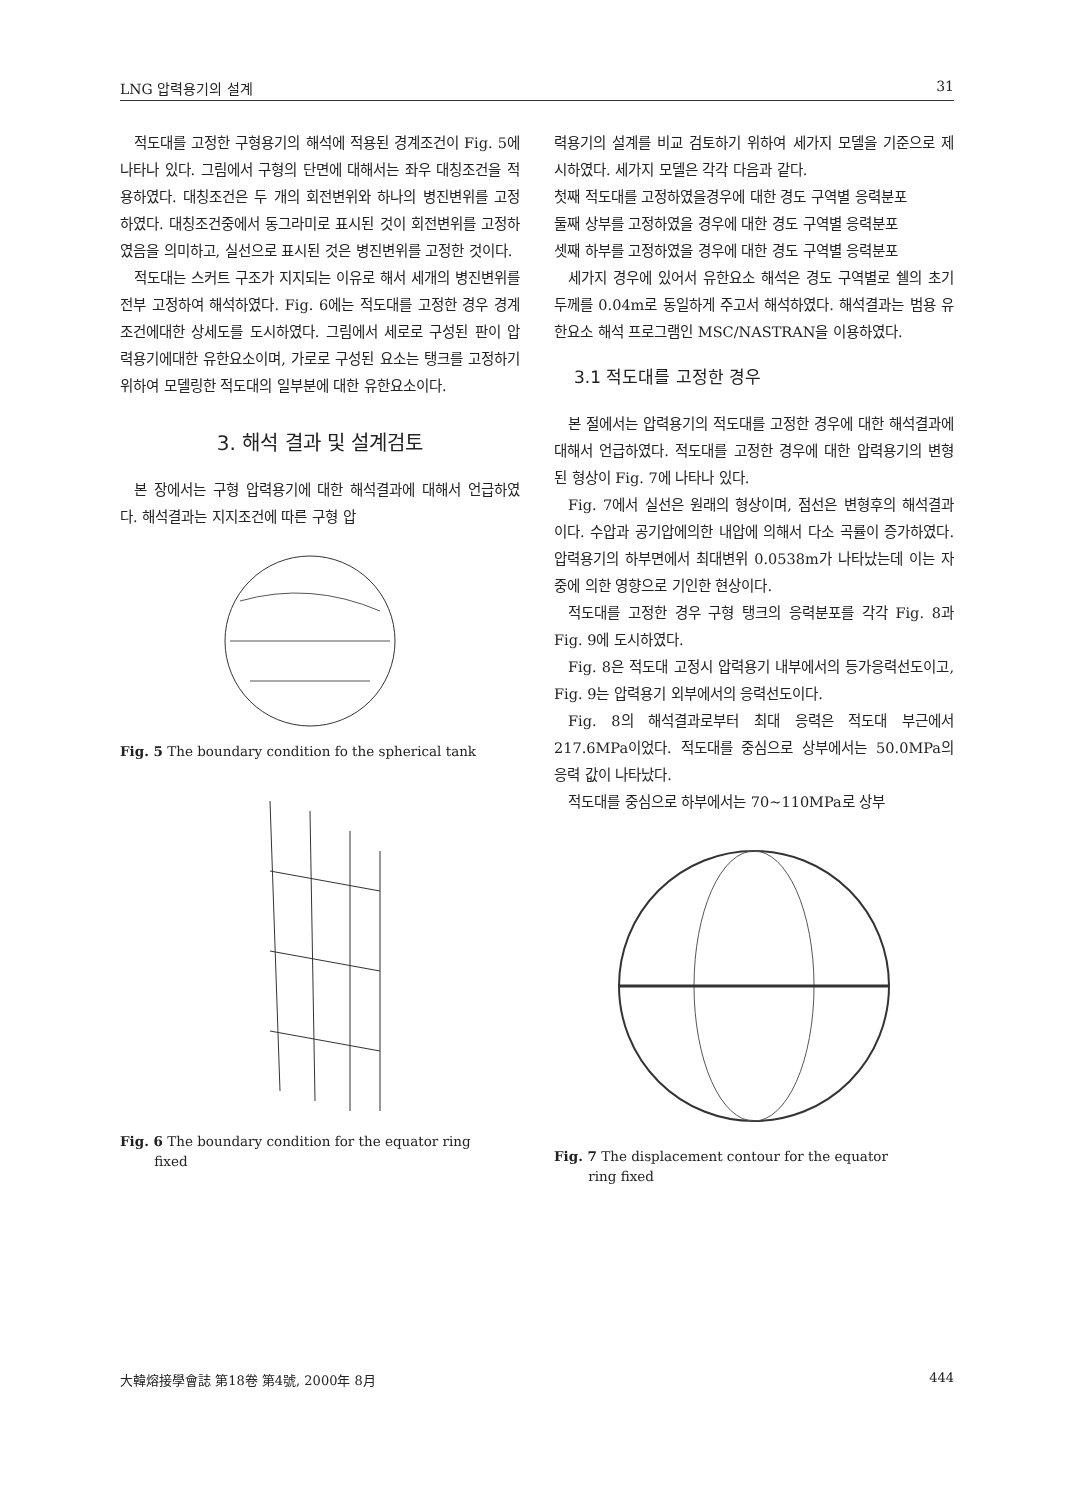LNG 압력용기의 설계 31
적도대를 고정한 구형용기의 해석에 적용된 경계조건이 Fig. 5에 나타나 있다. 그림에서 구형의 단면에 대해서는 좌우 대칭조건을 적용하였다. 대칭조건은 두 개의 회전변위와 하나의 병진변위를 고정하였다. 대칭조건중에서 동그라미로 표시된 것이 회전변위를 고정하였음을 의미하고, 실선으로 표시된 것은 병진변위를 고정한 것이다.
적도대는 스커트 구조가 지지되는 이유로 해서 세개의 병진변위를 전부 고정하여 해석하였다. Fig. 6에는 적도대를 고정한 경우 경계조건에대한 상세도를 도시하였다. 그림에서 세로로 구성된 판이 압력용기에대한 유한요소이며, 가로로 구성된 요소는 탱크를 고정하기 위하여 모델링한 적도대의 일부분에 대한 유한요소이다.
3. 해석 결과 및 설계검토
본 장에서는 구형 압력용기에 대한 해석결과에 대해서 언급하였다. 해석결과는 지지조건에 따른 구형 압
Fig. 5 The boundary condition fo the spherical tank
Fig. 6 The boundary condition for the equator ring
fixed
력용기의 설계를 비교 검토하기 위하여 세가지 모델을 기준으로 제시하였다. 세가지 모델은 각각 다음과 같다.
첫째 적도대를 고정하였을경우에 대한 경도 구역별 응력분포
둘째 상부를 고정하였을 경우에 대한 경도 구역별 응력분포
셋째 하부를 고정하였을 경우에 대한 경도 구역별 응력분포
세가지 경우에 있어서 유한요소 해석은 경도 구역별로 쉘의 초기 두께를 0.04m로 동일하게 주고서 해석하였다. 해석결과는 범용 유한요소 해석 프로그램인 MSC/NASTRAN을 이용하였다.
3.1 적도대를 고정한 경우
본 절에서는 압력용기의 적도대를 고정한 경우에 대한 해석결과에 대해서 언급하였다. 적도대를 고정한 경우에 대한 압력용기의 변형된 형상이 Fig. 7에 나타나 있다.
Fig. 7에서 실선은 원래의 형상이며, 점선은 변형후의 해석결과이다. 수압과 공기압에의한 내압에 의해서 다소 곡률이 증가하였다. 압력용기의 하부면에서 최대변위 0.0538m가 나타났는데 이는 자중에 의한 영향으로 기인한 현상이다.
적도대를 고정한 경우 구형 탱크의 응력분포를 각각 Fig. 8과 Fig. 9에 도시하였다.
Fig. 8은 적도대 고정시 압력용기 내부에서의 등가응력선도이고, Fig. 9는 압력용기 외부에서의 응력선도이다.
Fig. 8의 해석결과로부터 최대 응력은 적도대 부근에서 217.6MPa이었다. 적도대를 중심으로 상부에서는 50.0MPa의 응력 값이 나타났다.
적도대를 중심으로 하부에서는 70~110MPa로 상부
Fig. 7 The displacement contour for the equator
ring fixed
大韓熔接學會誌 第18卷 第4號, 2000年 8月 444